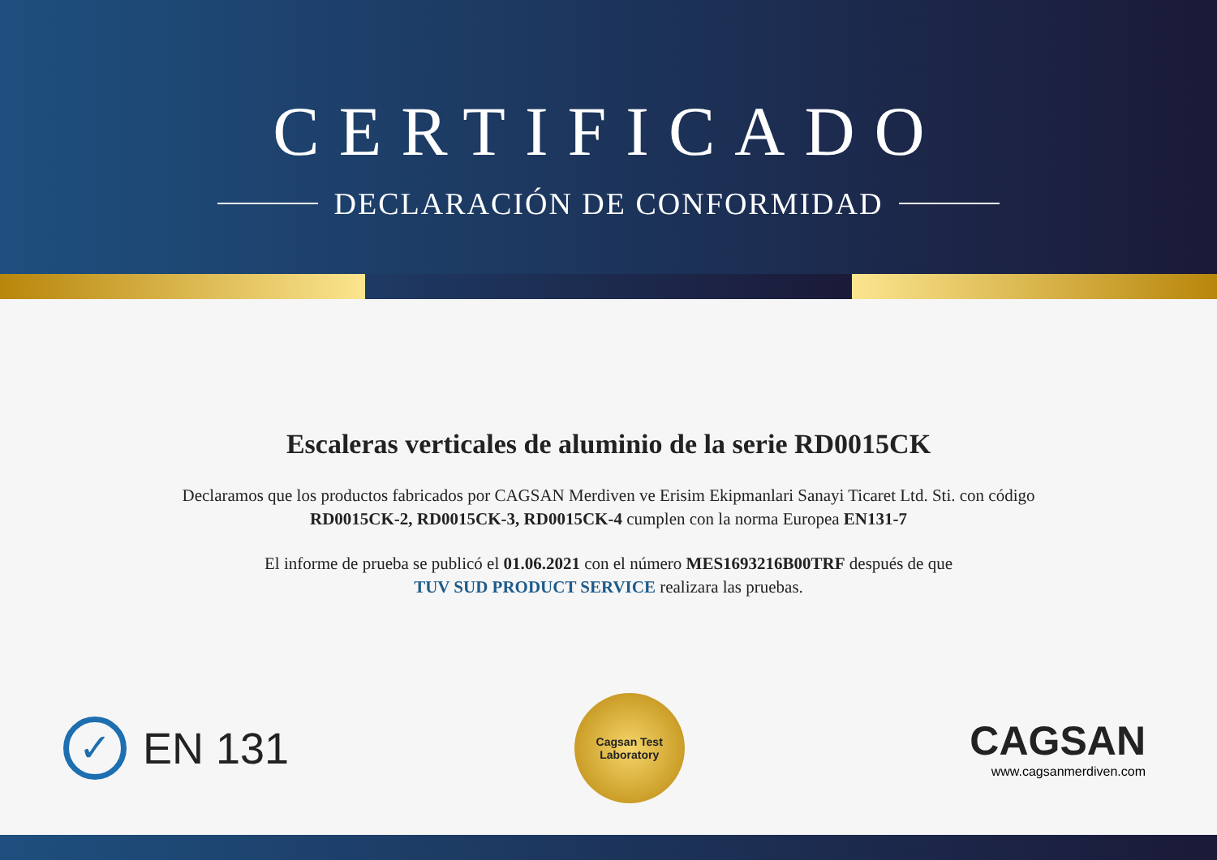CERTIFICADO
DECLARACIÓN DE CONFORMIDAD
Escaleras verticales de aluminio de la serie RD0015CK
Declaramos que los productos fabricados por CAGSAN Merdiven ve Erisim Ekipmanlari Sanayi Ticaret Ltd. Sti. con código
RD0015CK-2, RD0015CK-3, RD0015CK-4 cumplen con la norma Europea EN131-7
El informe de prueba se publicó el 01.06.2021 con el número MES1693216B00TRF después de que
TUV SUD PRODUCT SERVICE realizara las pruebas.
✓
EN 131
Cagsan Test
Laboratory
CAGSAN
www.cagsanmerdiven.com